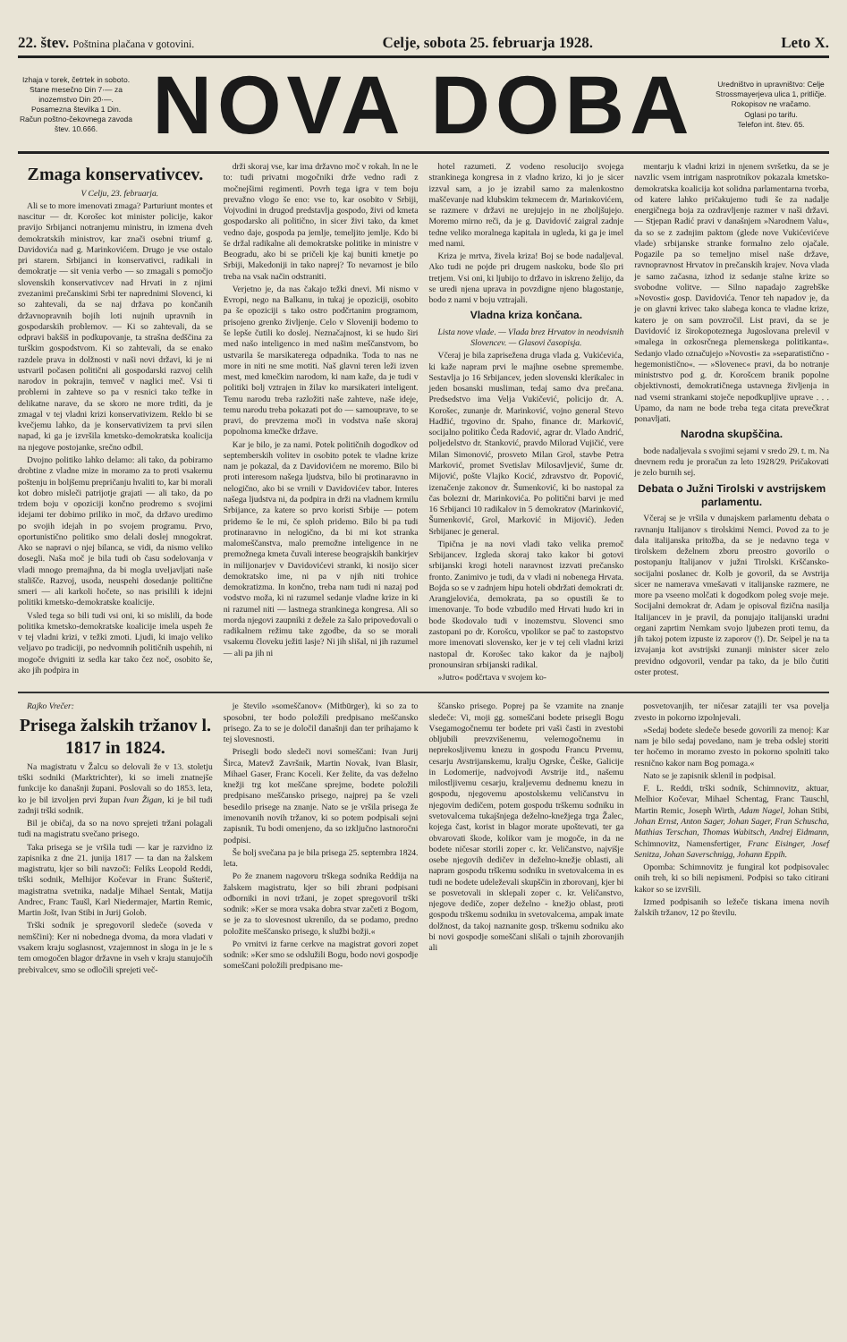22. štev. Poštnina plačana v gotovini. Celje, sobota 25. februarja 1928. Leto X.
Izhaja v torek, četrtek in soboto.
Stane mesečno Din 7·— za inozemstvo Din 20·—. Posamezna številka 1 Din.
Račun poštno-čekovnega zavoda štev. 10.666.
NOVA DOBA
Uredništvo in upravništvo: Celje Strossmayerjeva ulica 1, pritličje.
Rokopisov ne vračamo.
Oglasi po tarifu.
Telefon int. štev. 65.
Zmaga konservativcev.
V Celju, 23. februarja.
Ali se to more imenovati zmaga? Parturiunt montes et nascitur — dr. Korošec kot minister policije, kakor pravijo Srbijanci notranjemu ministru, in izmena dveh demokratskih ministrov, kar znači osebni triumf g. Davidovića nad g. Marinkovićem. Drugo je vse ostalo pri starem. Srbijanci in konservativci, radikali in demokratje — sit venia verbo — so zmagali s pomočjo slovenskih konservativcev nad Hrvati in z njimi zvezanimi prečanskimi Srbi ter naprednimi Slovenci, ki so zahtevali, da se naj država po končanih državnopravnih bojih loti nujnih upravnih in gospodarskih problemov. — Ki so zahtevali, da se odpravi bakšiš in podkupovanje, ta strašna dedščina za turškim gospodstvom. Ki so zahtevali, da se enako razdele prava in dolžnosti v naši novi državi, ki je ni ustvaril počasen politični ali gospodarski razvoj celih narodov in pokrajin, temveč v naglici meč. Vsi ti problemi in zahteve so pa v resnici tako težke in delikatne narave, da se skoro ne more trditi, da je zmagal v tej vladni krizi konservativizem. Reklo bi se kvečjemu lahko, da je konservativizem ta prvi silen napad, ki ga je izvršila kmetsko-demokratska koalicija na njegove postojanke, srečno odbil.
Dvojno politiko lahko delamo: ali tako, da pobiramo drobtine z vladne mize in moramo za to proti vsakemu poštenju in boljšemu prepričanju hvaliti to, kar bi morali kot dobro misleči patrijotje grajati — ali tako, da po trdem boju v opoziciji končno prodremo s svojimi idejami ter dobimo priliko in moč, da državo uredimo po svojih idejah in po svojem programu. Prvo, oportunistično politiko smo delali doslej mnogokrat. Ako se napravi o njej bilanca, se vidi, da nismo veliko dosegli. Naša moč je bila tudi ob času sodelovanja v vladi mnogo premajhna, da bi mogla uveljavljati naše stališče. Razvoj, usoda, neuspehi dosedanje politične smeri — ali karkoli hočete, so nas prisilili k idejni politiki kmetsko-demokratske koalicije.
Vsled tega so bili tudi vsi oni, ki so mislili, da bode politika kmetsko-demokratske koalicije imela uspeh že v tej vladni krizi, v težki zmoti. Ljudi, ki imajo veliko veljavo po tradiciji, po nedvomnih političnih uspehih, ni mogoče dvigniti iz sedla kar tako čez noč, osobito še, ako jih podpira in
drži skoraj vse, kar ima državno moč v rokah. In ne le to: tudi privatni mogočniki drže vedno radi z močnejšimi regimenti. Povrh tega igra v tem boju prevažno vlogo še eno: vse to, kar osobito v Srbiji, Vojvodini in drugod predstavlja gospodo, živi od kmeta gospodarsko ali politično, in sicer živi tako, da kmet vedno daje, gospoda pa jemlje, temeljito jemlje. Kdo bi še držal radikalne ali demokratske politike in ministre v Beogradu, ako bi se pričeli kje kaj buniti kmetje po Srbiji, Makedoniji in tako naprej? To nevarnost je bilo treba na vsak način odstraniti.
Verjetno je, da nas čakajo težki dnevi. Mi nismo v Evropi, nego na Balkanu, in tukaj je opoziciji, osobito pa še opoziciji s tako ostro podčrtanim programom, prisojeno grenko življenje. Celo v Sloveniji bodemo to še lepše čutili ko doslej. Neznačajnost, ki se hudo širi med našo inteligenco in med našim meščanstvom, bo ustvarila še marsikaterega odpadnika. Toda to nas ne more in niti ne sme motiti. Naš glavni teren leži izven mest, med kmečkim narodom, ki nam kaže, da je tudi v politiki bolj vztrajen in žilav ko marsikateri inteligent. Temu narodu treba razložiti naše zahteve, naše ideje, temu narodu treba pokazati pot do — samouprave, to se pravi, do prevzema moči in vodstva naše skoraj popolnoma kmečke države.
Kar je bilo, je za nami. Potek političnih dogodkov od septemberskih volitev in osobito potek te vladne krize nam je pokazal, da z Davidovićem ne moremo. Bilo bi proti interesom našega ljudstva, bilo bi protinaravno in nelogično, ako bi se vrnili v Davidovićev tabor. Interes našega ljudstva ni, da podpira in drži na vladnem krmilu Srbijance, za katere so prvo koristi Srbije — potem pridemo še le mi, če sploh pridemo. Bilo bi pa tudi protinaravno in nelogično, da bi mi kot stranka malomeščanstva, malo premožne inteligence in ne premožnega kmeta čuvali interese beograjskih bankirjev in milijonarjev v Davidovićevi stranki, ki nosijo sicer demokratsko ime, ni pa v njih niti trohice demokratizma. In končno, treba nam tudi ni nazaj pod vodstvo moža, ki ni razumel sedanje vladne krize in ki ni razumel niti — lastnega strankinega kongresa. Ali so morda njegovi zaupniki z dežele za šalo pripovedovali o radikalnem režimu take zgodbe, da so se morali vsakemu človeku ježiti lasje? Ni jih slišal, ni jih razumel — ali pa jih ni
hotel razumeti. Z vodeno resolucijo svojega strankinega kongresa in z vladno krizo, ki jo je sicer izzval sam, a jo je izrabil samo za malenkostno maščevanje nad klubskim tekmecem dr. Marinkovićem, se razmere v državi ne urejujejo in ne zboljšujejo. Moremo mirno reči, da je g. Davidović zaigral zadnje tedne veliko moralnega kapitala in ugleda, ki ga je imel med nami.
Kriza je mrtva, živela kriza! Boj se bode nadaljeval. Ako tudi ne pojde pri drugem naskoku, bode šlo pri tretjem. Vsi oni, ki ljubijo to državo in iskreno želijo, da se uredi njena uprava in povzdigne njeno blagostanje, bodo z nami v boju vztrajali.
Vladna kriza končana.
Lista nove vlade. — Vlada brez Hrvatov in neodvisnih Slovencev. — Glasovi časopisja.
Včeraj je bila zaprisežena druga vlada g. Vukićevića, ki kaže napram prvi le majhne osebne spremembe. Sestavlja jo 16 Srbijancev, jeden slovenski klerikalec in jeden bosanski musliman, tedaj samo dva prečana. Predsedstvo ima Velja Vukičević, policijo dr. A. Korošec, zunanje dr. Marinković, vojno general Stevo Hadžić, trgovino dr. Spaho, finance dr. Marković, socijalno politiko Čeda Radović, agrar dr. Vlado Andrić, poljedelstvo dr. Stanković, pravdo Milorad Vujičić, vere Milan Simonović, prosveto Milan Grol, stavbe Petra Marković, promet Svetislav Milosavljević, šume dr. Mijović, pošte Vlajko Kocić, zdravstvo dr. Popović, izenačenje zakonov dr. Šumenković, ki bo nastopal za čas bolezni dr. Marinkovića. Po politični barvi je med 16 Srbijanci 10 radikalov in 5 demokratov (Marinković, Šumenković, Grol, Marković in Mijović). Jeden Srbijanec je general.
Tipična je na novi vladi tako velika premoč Srbijancev. Izgleda skoraj tako kakor bi gotovi srbijanski krogi hoteli naravnost izzvati prečansko fronto. Zanimivo je tudi, da v vladi ni nobenega Hrvata. Bojda so se v zadnjem hipu hoteli obdržati demokrati dr. Arangjelovića, demokrata, pa so opustili še to imenovanje. To bode vzbudilo med Hrvati hudo kri in bode škodovalo tudi v inozemstvu. Slovenci smo zastopani po dr. Korošcu, vpolikor se pač to zastopstvo more imenovati slovensko, ker je v tej celi vladni krizi nastopal dr. Korošec tako kakor da je najbolj pronounsiran srbijanski radikal.
»Jutro« podčrtava v svojem ko-
mentarju k vladni krizi in njenem svršetku, da se je navzlic vsem intrigam nasprotnikov pokazala kmetsko-demokratska koalicija kot solidna parlamentarna tvorba, od katere lahko pričakujemo tudi še za nadalje energičnega boja za ozdravljenje razmer v naši državi. — Stjepan Radić pravi v današnjem »Narodnem Valu«, da so se z zadnjim paktom (glede nove Vukićevićeve vlade) srbijanske stranke formalno zelo ojačale. Pogazile pa so temeljno misel naše države, ravnopravnost Hrvatov in prečanskih krajev. Nova vlada je samo začasna, izhod iz sedanje stalne krize so svobodne volitve. — Silno napadajo zagrebške »Novosti« gosp. Davidovića. Tenor teh napadov je, da je on glavni krivec tako slabega konca te vladne krize, katero je on sam povzročil. List pravi, da se je Davidović iz širokopoteznega Jugoslovana prelevil v »malega in ozkosrčnega plemenskega politikanta«. Sedanjo vlado označujejo »Novosti« za »separatistično - hegemonistično«. — »Slovenec« pravi, da bo notranje ministrstvo pod g. dr. Korošcem branik popolne objektivnosti, demokratičnega ustavnega življenja in nad vsemi strankami stoječe nepodkupljive uprave . . . Upamo, da nam ne bode treba tega citata prevečkrat ponavljati.
Narodna skupščina.
bode nadaljevala s svojimi sejami v sredo 29. t. m. Na dnevnem redu je proračun za leto 1928/29. Pričakovati je zelo burnih sej.
Debata o Južni Tirolski v avstrijskem parlamentu.
Včeraj se je vršila v dunajskem parlamentu debata o ravnanju Italijanov s tirolskimi Nemci. Povod za to je dala italijanska pritožba, da se je nedavno tega v tirolskem deželnem zboru preostro govorilo o postopanju Italijanov v južni Tirolski. Krščansko-socijalni poslanec dr. Kolb je govoril, da se Avstrija sicer ne namerava vmešavati v italijanske razmere, ne more pa vseeno molčati k dogodkom poleg svoje meje. Socijalni demokrat dr. Adam je opisoval fizična nasilja Italijancev in je pravil, da ponujajo italijanski uradni organi zaprtim Nemkam svojo ljubezen proti temu, da jih takoj potem izpuste iz zaporov (!). Dr. Seipel je na ta izvajanja kot avstrijski zunanji minister sicer zelo previdno odgovoril, vendar pa tako, da je bilo čutiti oster protest.
Rajko Vrečer:
Prisega žalskih tržanov l. 1817 in 1824.
Na magistratu v Žalcu so delovali že v 13. stoletju trški sodniki (Marktrichter), ki so imeli znatnejše funkcije ko današnji župani. Poslovali so do 1853. leta, ko je bil izvoljen prvi župan Ivan Žigan, ki je bil tudi zadnji trški sodnik.
Bil je običaj, da so na novo sprejeti tržani polagali tudi na magistratu svečano prisego.
Taka prisega se je vršila tudi — kar je razvidno iz zapisnika z dne 21. junija 1817 — ta dan na žalskem magistratu, kjer so bili navzoči: Feliks Leopold Reddi, trški sodnik, Melhijor Kočevar in Franc Šušterič, magistratna svetnika, nadalje Mihael Sentak, Matija Andrec, Franc Taušl, Karl Niedermajer, Martin Remic, Martin Jošt, Ivan Stibi in Jurij Golob.
Trški sodnik je spregovoril sledeče (soveda v nemščini): Ker ni nobednega dvoma, da mora vladati v vsakem kraju soglasnost, vzajemnost in sloga in je le s tem omogočen blagor državne in vseh v kraju stanujočih prebivalcev, smo se odločili sprejeti več-
je število »someščanov« (Mitbürger), ki so za to sposobni, ter bodo položili predpisano meščansko prisego. Za to se je določil današnji dan ter prihajamo k tej slovesnosti.
Prisegli bodo sledeči novi someščani: Ivan Jurij Širca, Matevž Završnik, Martin Novak, Ivan Blasir, Mihael Gaser, Franc Koceli. Ker želite, da vas deželno knežji trg kot meščane sprejme, bodete položili predpisano meščansko prisego, najprej pa še vzeli besedilo prisege na znanje. Nato se je vršila prisega že imenovanih novih tržanov, ki so potem podpisali sejni zapisnik. Tu bodi omenjeno, da so izključno lastnoročni podpisi.
Še bolj svečana pa je bila prisega 25. septembra 1824. leta.
Po že znanem nagovoru trškega sodnika Reddija na žalskem magistratu, kjer so bili zbrani podpisani odborniki in novi tržani, je zopet spregovoril trški sodnik: »Ker se mora vsaka dobra stvar začeti z Bogom, se je za to slovesnost ukrenilo, da se podamo, predno položite meščansko prisego, k službi božji.«
Po vrnitvi iz farne cerkve na magistrat govori zopet sodnik: »Ker smo se odslužili Bogu, bodo novi gospodje someščani položili predpisano me-
ščansko prisego. Poprej pa še vzamite na znanje sledeče: Vi, moji gg. someščani bodete prisegli Bogu Vsegamogočnemu ter bodete pri vaši časti in zvestobi obljubili prevzvišenemu, velemogočnemu in neprekosljivemu knezu in gospodu Francu Prvemu, cesarju Avstrijanskemu, kralju Ogrske, Češke, Galicije in Lodomerije, nadvojvodi Avstrije itd., našemu milostljivemu cesarju, kraljevemu dednemu knezu in gospodu, njegovemu apostolskemu veličanstvu in njegovim dedičem, potem gospodu trškemu sodniku in svetovalcema tukajšnjega deželno-knežjega trga Žalec, kojega čast, korist in blagor morate upoštevati, ter ga obvarovati škode, kolikor vam je mogoče, in da ne bodete ničesar storili zoper c. kr. Veličanstvo, najvišje osebe njegovih dedičev in deželno-knežje oblasti, ali napram gospodu trškemu sodniku in svetovalcema in es tudi ne bodete udeleževali skupščin in zborovanj, kjer bi se posvetovali in sklepali zoper c. kr. Veličanstvo, njegove dediče, zoper deželno - knežjo oblast, proti gospodu trškemu sodniku in svetovalcema, ampak imate dolžnost, da takoj naznanite gosp. trškemu sodniku ako bi novi gospodje someščani slišali o tajnih zborovanjih ali
posvetovanjih, ter ničesar zatajili ter vsa povelja zvesto in pokorno izpolnjevali.
»Sedaj bodete sledeče besede govorili za menoj: Kar nam je bilo sedaj povedano, nam je treba odslej storiti ter hočemo in moramo zvesto in pokorno spolniti tako resnično kakor nam Bog pomaga.«
Nato se je zapisnik sklenil in podpisal.
F. L. Reddi, trški sodnik, Schimnovitz, aktuar, Melhior Kočevar, Mihael Schentag, Franc Tauschl, Martin Remic, Joseph Wirth, Adam Nagel, Johan Stibi, Johan Ernst, Anton Sager, Johan Sager, Fran Schuscha, Mathias Terschan, Thomas Wabitsch, Andrej Eidmann, Schimnovitz, Namensfertiger, Franc Eisinger, Josef Senitza, Johan Saverschnigg, Johann Eppih.
Opomba: Schimnovitz je fungiral kot podpisovalec onih treh, ki so bili nepismeni. Podpisi so tako citirani kakor so se izvršili.
Izmed podpisanih so ležeče tiskana imena novih žalskih tržanov, 12 po številu.